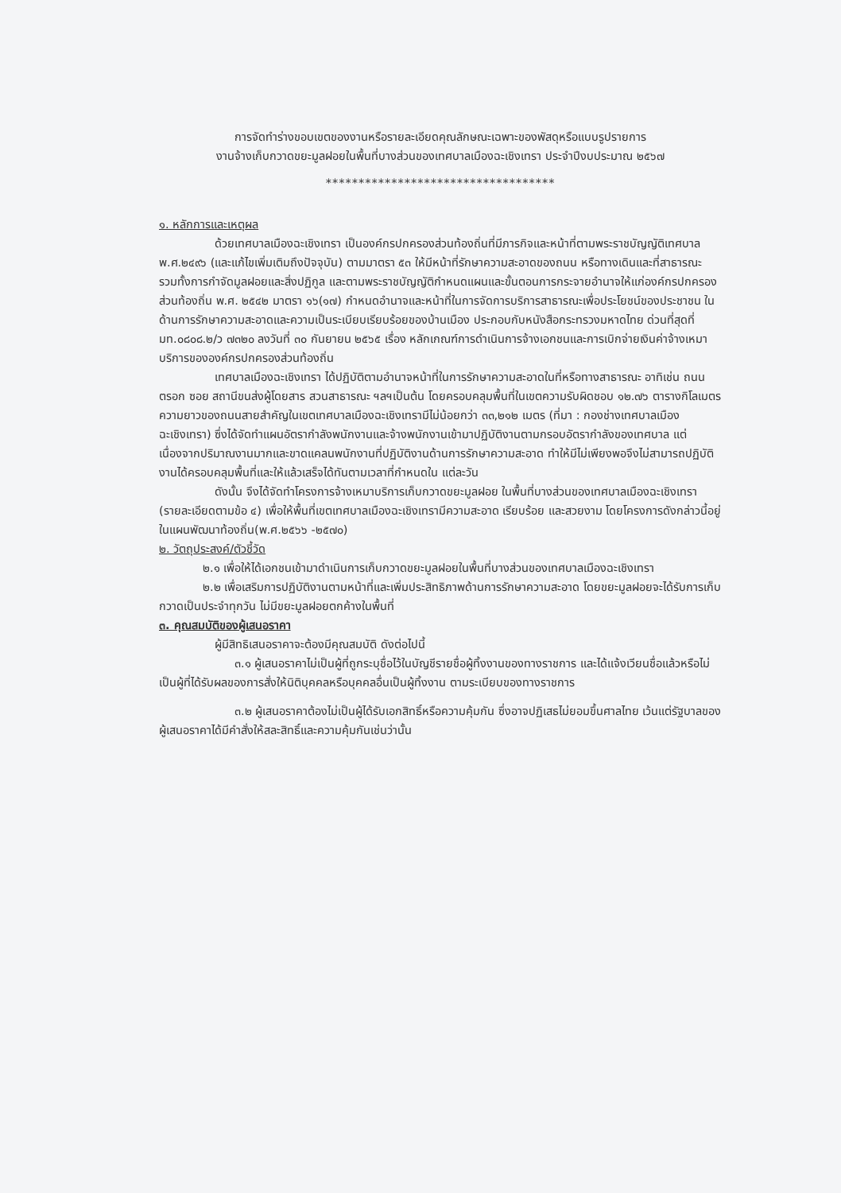การจัดทำร่างขอบเขตของงานหรือรายละเอียดคุณลักษณะเฉพาะของพัสดุหรือแบบรูปรายการ
งานจ้างเก็บกวาดขยะมูลฝอยในพื้นที่บางส่วนของเทศบาลเมืองฉะเชิงเทรา ประจำปีงบประมาณ ๒๕๖๗
***********************************
๑. หลักการและเหตุผล
ด้วยเทศบาลเมืองฉะเชิงเทรา เป็นองค์กรปกครองส่วนท้องถิ่นที่มีภารกิจและหน้าที่ตามพระราชบัญญัติเทศบาล พ.ศ.๒๔๙๖ (และแก้ไขเพิ่มเติมถึงปัจจุบัน) ตามมาตรา ๕๓ ให้มีหน้าที่รักษาความสะอาดของถนน หรือทางเดินและที่สาธารณะ รวมทั้งการกำจัดมูลฝอยและสิ่งปฏิกูล และตามพระราชบัญญัติกำหนดแผนและขั้นตอนการกระจายอำนาจให้แก่องค์กรปกครองส่วนท้องถิ่น พ.ศ. ๒๕๔๒ มาตรา ๑๖(๑๗) กำหนดอำนาจและหน้าที่ในการจัดการบริการสาธารณะเพื่อประโยชน์ของประชาชน ในด้านการรักษาความสะอาดและความเป็นระเบียบเรียบร้อยของบ้านเมือง ประกอบกับหนังสือกระทรวงมหาดไทย ด่วนที่สุดที่ มท.๐๘๐๘.๒/ว ๗๓๒๐ ลงวันที่ ๓๐ กันยายน ๒๕๖๕ เรื่อง หลักเกณฑ์การดำเนินการจ้างเอกชนและการเบิกจ่ายเงินค่าจ้างเหมาบริการขององค์กรปกครองส่วนท้องถิ่น
เทศบาลเมืองฉะเชิงเทรา ได้ปฏิบัติตามอำนาจหน้าที่ในการรักษาความสะอาดในที่หรือทางสาธารณะ อาทิเช่น ถนน ตรอก ซอย สถานีขนส่งผู้โดยสาร สวนสาธารณะ ฯลฯเป็นต้น โดยครอบคลุมพื้นที่ในเขตความรับผิดชอบ ๑๒.๗๖ ตารางกิโลเมตร ความยาวของถนนสายสำคัญในเขตเทศบาลเมืองฉะเชิงเทรามีไม่น้อยกว่า ๓๓,๒๑๒ เมตร (ที่มา : กองช่างเทศบาลเมืองฉะเชิงเทรา) ซึ่งได้จัดทำแผนอัตรากำลังพนักงานและจ้างพนักงานเข้ามาปฏิบัติงานตามกรอบอัตรากำลังของเทศบาล แต่เนื่องจากปริมาณงานมากและขาดแคลนพนักงานที่ปฏิบัติงานด้านการรักษาความสะอาด ทำให้มีไม่เพียงพอจึงไม่สามารถปฏิบัติงานได้ครอบคลุมพื้นที่และให้แล้วเสร็จได้ทันตามเวลาที่กำหนดใน แต่ละวัน
ดังนั้น จึงได้จัดทำโครงการจ้างเหมาบริการเก็บกวาดขยะมูลฝอย ในพื้นที่บางส่วนของเทศบาลเมืองฉะเชิงเทรา (รายละเอียดตามข้อ ๔) เพื่อให้พื้นที่เขตเทศบาลเมืองฉะเชิงเทรามีความสะอาด เรียบร้อย และสวยงาม โดยโครงการดังกล่าวนี้อยู่ในแผนพัฒนาท้องถิ่น(พ.ศ.๒๕๖๖ -๒๕๗๐)
๒. วัตถุประสงค์/ตัวชี้วัด
๒.๑ เพื่อให้ได้เอกชนเข้ามาดำเนินการเก็บกวาดขยะมูลฝอยในพื้นที่บางส่วนของเทศบาลเมืองฉะเชิงเทรา
๒.๒ เพื่อเสริมการปฏิบัติงานตามหน้าที่และเพิ่มประสิทธิภาพด้านการรักษาความสะอาด โดยขยะมูลฝอยจะได้รับการเก็บกวาดเป็นประจำทุกวัน ไม่มีขยะมูลฝอยตกค้างในพื้นที่
๓. คุณสมบัติของผู้เสนอราคา
ผู้มีสิทธิเสนอราคาจะต้องมีคุณสมบัติ ดังต่อไปนี้
๓.๑ ผู้เสนอราคาไม่เป็นผู้ที่ถูกระบุชื่อไว้ในบัญชีรายชื่อผู้ทิ้งงานของทางราชการ และได้แจ้งเวียนชื่อแล้วหรือไม่เป็นผู้ที่ได้รับผลของการสั่งให้นิติบุคคลหรือบุคคลอื่นเป็นผู้ทิ้งงาน ตามระเบียบของทางราชการ
๓.๒ ผู้เสนอราคาต้องไม่เป็นผู้ได้รับเอกสิทธิ์หรือความคุ้มกัน ซึ่งอาจปฏิเสธไม่ยอมขึ้นศาลไทย เว้นแต่รัฐบาลของผู้เสนอราคาได้มีคำสั่งให้สละสิทธิ์และความคุ้มกันเช่นว่านั้น